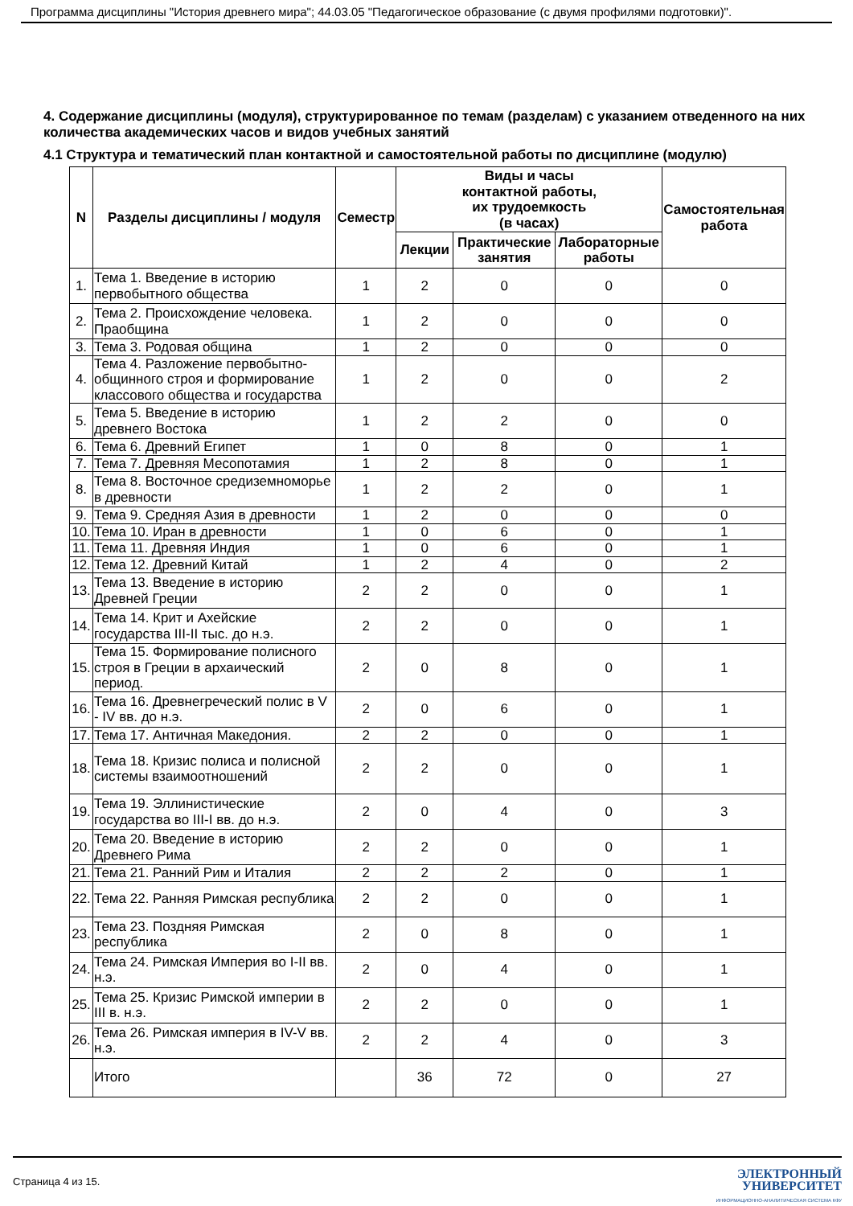Программа дисциплины "История древнего мира"; 44.03.05 "Педагогическое образование (с двумя профилями подготовки)".
4. Содержание дисциплины (модуля), структурированное по темам (разделам) с указанием отведенного на них количества академических часов и видов учебных занятий
4.1 Структура и тематический план контактной и самостоятельной работы по дисциплине (модулю)
| N | Разделы дисциплины / модуля | Семестр | Виды и часы контактной работы, их трудоемкость (в часах) | | | Самостоятельная работа |
| --- | --- | --- | --- | --- | --- | --- |
| | | | Лекции | Практические занятия | Лабораторные работы | |
| 1. | Тема 1. Введение в историю первобытного общества | 1 | 2 | 0 | 0 | 0 |
| 2. | Тема 2. Происхождение человека. Праобщина | 1 | 2 | 0 | 0 | 0 |
| 3. | Тема 3. Родовая община | 1 | 2 | 0 | 0 | 0 |
| 4. | Тема 4. Разложение первобытно-общинного строя и формирование классового общества и государства | 1 | 2 | 0 | 0 | 2 |
| 5. | Тема 5. Введение в историю древнего Востока | 1 | 2 | 2 | 0 | 0 |
| 6. | Тема 6. Древний Египет | 1 | 0 | 8 | 0 | 1 |
| 7. | Тема 7. Древняя Месопотамия | 1 | 2 | 8 | 0 | 1 |
| 8. | Тема 8. Восточное средиземноморье в древности | 1 | 2 | 2 | 0 | 1 |
| 9. | Тема 9. Средняя Азия в древности | 1 | 2 | 0 | 0 | 0 |
| 10. | Тема 10. Иран в древности | 1 | 0 | 6 | 0 | 1 |
| 11. | Тема 11. Древняя Индия | 1 | 0 | 6 | 0 | 1 |
| 12. | Тема 12. Древний Китай | 1 | 2 | 4 | 0 | 2 |
| 13. | Тема 13. Введение в историю Древней Греции | 2 | 2 | 0 | 0 | 1 |
| 14. | Тема 14. Крит и Ахейские государства III-II тыс. до н.э. | 2 | 2 | 0 | 0 | 1 |
| 15. | Тема 15. Формирование полисного строя в Греции в архаический период. | 2 | 0 | 8 | 0 | 1 |
| 16. | Тема 16. Древнегреческий полис в V - IV вв. до н.э. | 2 | 0 | 6 | 0 | 1 |
| 17. | Тема 17. Античная Македония. | 2 | 2 | 0 | 0 | 1 |
| 18. | Тема 18. Кризис полиса и полисной системы взаимоотношений | 2 | 2 | 0 | 0 | 1 |
| 19. | Тема 19. Эллинистические государства во III-I вв. до н.э. | 2 | 0 | 4 | 0 | 3 |
| 20. | Тема 20. Введение в историю Древнего Рима | 2 | 2 | 0 | 0 | 1 |
| 21. | Тема 21. Ранний Рим и Италия | 2 | 2 | 2 | 0 | 1 |
| 22. | Тема 22. Ранняя Римская республика | 2 | 2 | 0 | 0 | 1 |
| 23. | Тема 23. Поздняя Римская республика | 2 | 0 | 8 | 0 | 1 |
| 24. | Тема 24. Римская Империя во I-II вв. н.э. | 2 | 0 | 4 | 0 | 1 |
| 25. | Тема 25. Кризис Римской империи в III в. н.э. | 2 | 2 | 0 | 0 | 1 |
| 26. | Тема 26. Римская империя в IV-V вв. н.э. | 2 | 2 | 4 | 0 | 3 |
| | Итого | | 36 | 72 | 0 | 27 |
Страница 4 из 15.
ЭЛЕКТРОННЫЙ
УНИВЕРСИТЕТ
ИНФОРМАЦИОННО-АНАЛИТИЧЕСКАЯ СИСТЕМА КФУ